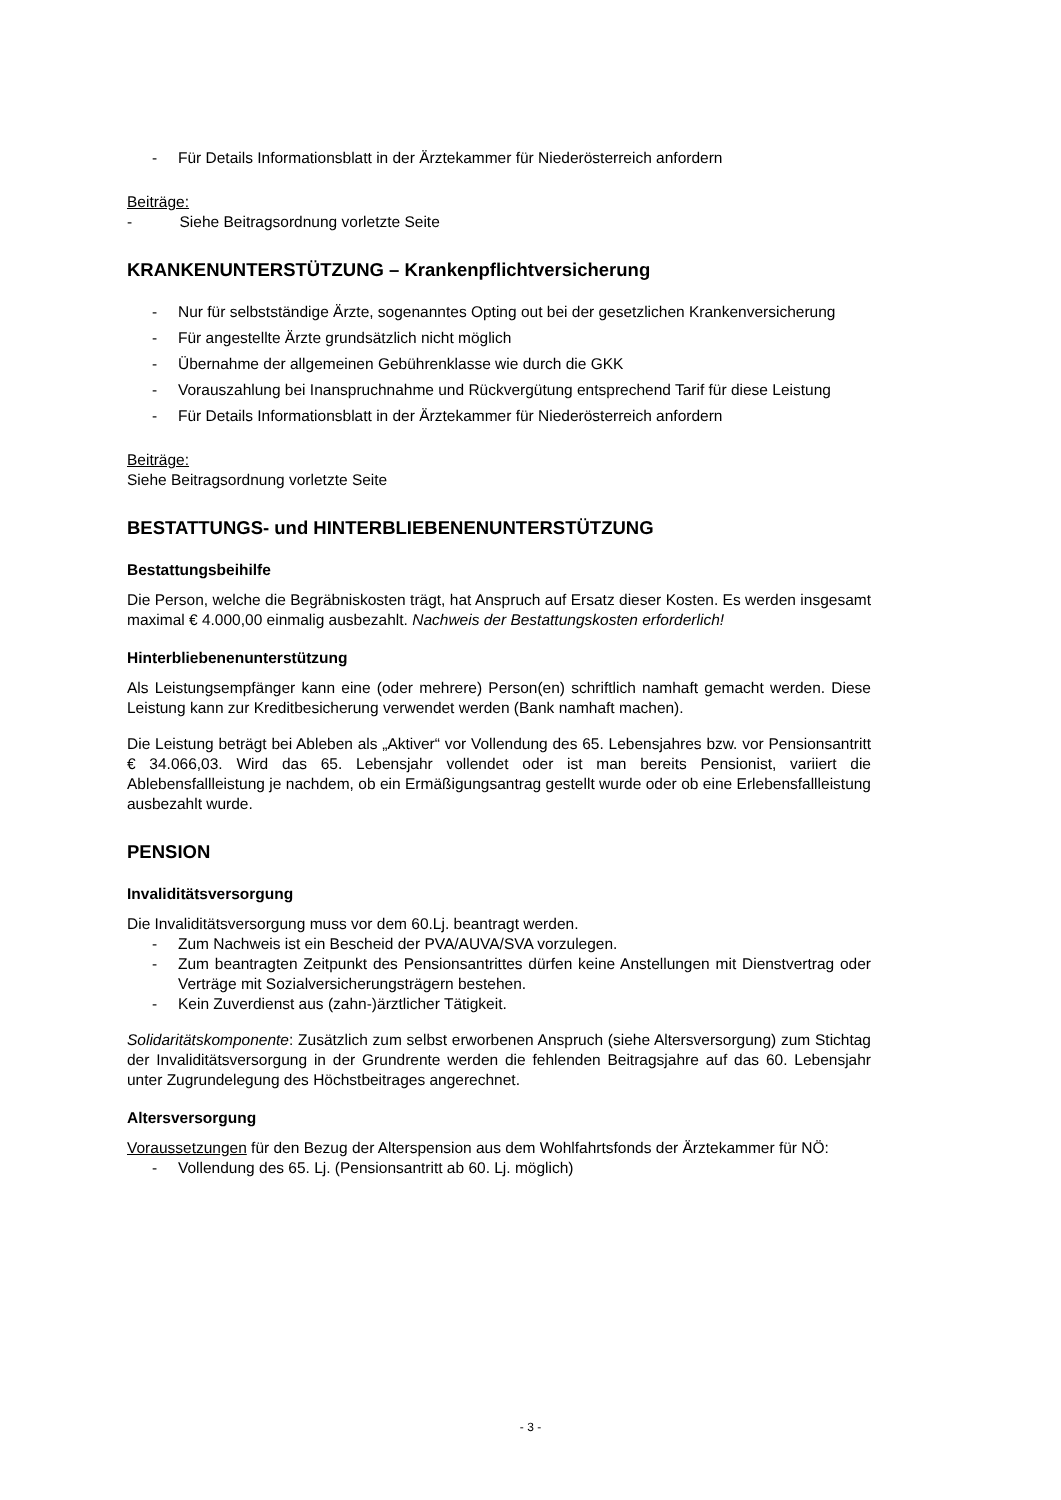- Für Details Informationsblatt in der Ärztekammer für Niederösterreich anfordern
Beiträge:
- Siehe Beitragsordnung vorletzte Seite
KRANKENUNTERSTÜTZUNG – Krankenpflichtversicherung
- Nur für selbstständige Ärzte, sogenanntes Opting out bei der gesetzlichen Krankenversicherung
- Für angestellte Ärzte grundsätzlich nicht möglich
- Übernahme der allgemeinen Gebührenklasse wie durch die GKK
- Vorauszahlung bei Inanspruchnahme und Rückvergütung entsprechend Tarif für diese Leistung
- Für Details Informationsblatt in der Ärztekammer für Niederösterreich anfordern
Beiträge:
Siehe Beitragsordnung vorletzte Seite
BESTATTUNGS- und HINTERBLIEBENENUNTERSTÜTZUNG
Bestattungsbeihilfe
Die Person, welche die Begräbniskosten trägt, hat Anspruch auf Ersatz dieser Kosten. Es werden insgesamt maximal € 4.000,00 einmalig ausbezahlt. Nachweis der Bestattungskosten erforderlich!
Hinterbliebenenunterstützung
Als Leistungsempfänger kann eine (oder mehrere) Person(en) schriftlich namhaft gemacht werden. Diese Leistung kann zur Kreditbesicherung verwendet werden (Bank namhaft machen).
Die Leistung beträgt bei Ableben als „Aktiver“ vor Vollendung des 65. Lebensjahres bzw. vor Pensionsantritt € 34.066,03. Wird das 65. Lebensjahr vollendet oder ist man bereits Pensionist, variiert die Ablebensfallleistung je nachdem, ob ein Ermäßigungsantrag gestellt wurde oder ob eine Erlebensfallleistung ausbezahlt wurde.
PENSION
Invaliditätsversorgung
Die Invaliditätsversorgung muss vor dem 60.Lj. beantragt werden.
- Zum Nachweis ist ein Bescheid der PVA/AUVA/SVA vorzulegen.
- Zum beantragten Zeitpunkt des Pensionsantrittes dürfen keine Anstellungen mit Dienstvertrag oder Verträge mit Sozialversicherungsträgern bestehen.
- Kein Zuverdienst aus (zahn-)ärztlicher Tätigkeit.
Solidaritätskomponente: Zusätzlich zum selbst erworbenen Anspruch (siehe Altersversorgung) zum Stichtag der Invaliditätsversorgung in der Grundrente werden die fehlenden Beitragsjahre auf das 60. Lebensjahr unter Zugrundelegung des Höchstbeitrages angerechnet.
Altersversorgung
Voraussetzungen für den Bezug der Alterspension aus dem Wohlfahrtsfonds der Ärztekammer für NÖ:
- Vollendung des 65. Lj. (Pensionsantritt ab 60. Lj. möglich)
- 3 -